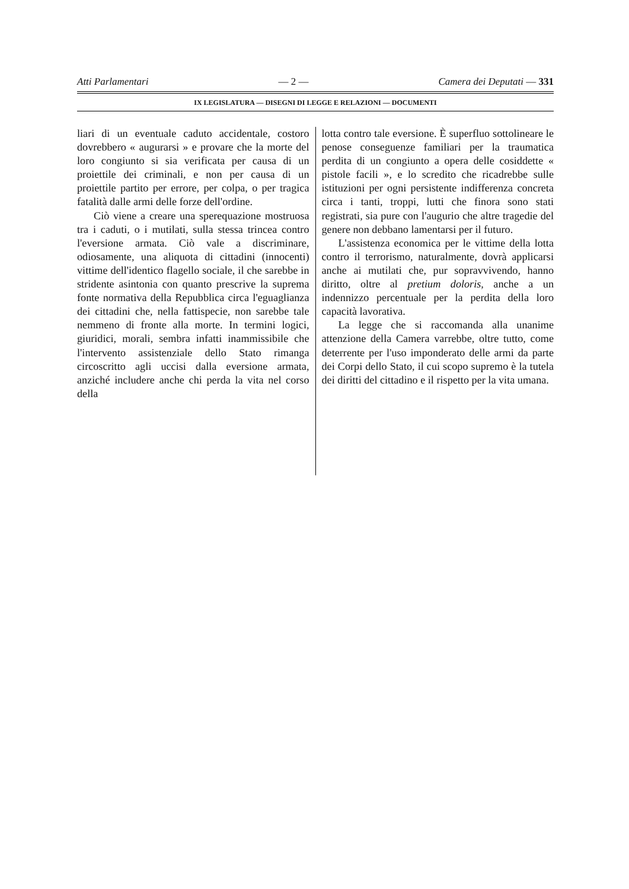Atti Parlamentari — 2 — Camera dei Deputati — 331
IX LEGISLATURA — DISEGNI DI LEGGE E RELAZIONI — DOCUMENTI
liari di un eventuale caduto accidentale, costoro dovrebbero « augurarsi » e provare che la morte del loro congiunto si sia verificata per causa di un proiettile dei criminali, e non per causa di un proiettile partito per errore, per colpa, o per tragica fatalità dalle armi delle forze dell'ordine.
Ciò viene a creare una sperequazione mostruosa tra i caduti, o i mutilati, sulla stessa trincea contro l'eversione armata. Ciò vale a discriminare, odiosamente, una aliquota di cittadini (innocenti) vittime dell'identico flagello sociale, il che sarebbe in stridente asintonia con quanto prescrive la suprema fonte normativa della Repubblica circa l'eguaglianza dei cittadini che, nella fattispecie, non sarebbe tale nemmeno di fronte alla morte. In termini logici, giuridici, morali, sembra infatti inammissibile che l'intervento assistenziale dello Stato rimanga circoscritto agli uccisi dalla eversione armata, anziché includere anche chi perda la vita nel corso della
lotta contro tale eversione. È superfluo sottolineare le penose conseguenze familiari per la traumatica perdita di un congiunto a opera delle cosiddette « pistole facili », e lo scredito che ricadrebbe sulle istituzioni per ogni persistente indifferenza concreta circa i tanti, troppi, lutti che finora sono stati registrati, sia pure con l'augurio che altre tragedie del genere non debbano lamentarsi per il futuro.
L'assistenza economica per le vittime della lotta contro il terrorismo, naturalmente, dovrà applicarsi anche ai mutilati che, pur sopravvivendo, hanno diritto, oltre al pretium doloris, anche a un indennizzo percentuale per la perdita della loro capacità lavorativa.
La legge che si raccomanda alla unanime attenzione della Camera varrebbe, oltre tutto, come deterrente per l'uso imponderato delle armi da parte dei Corpi dello Stato, il cui scopo supremo è la tutela dei diritti del cittadino e il rispetto per la vita umana.